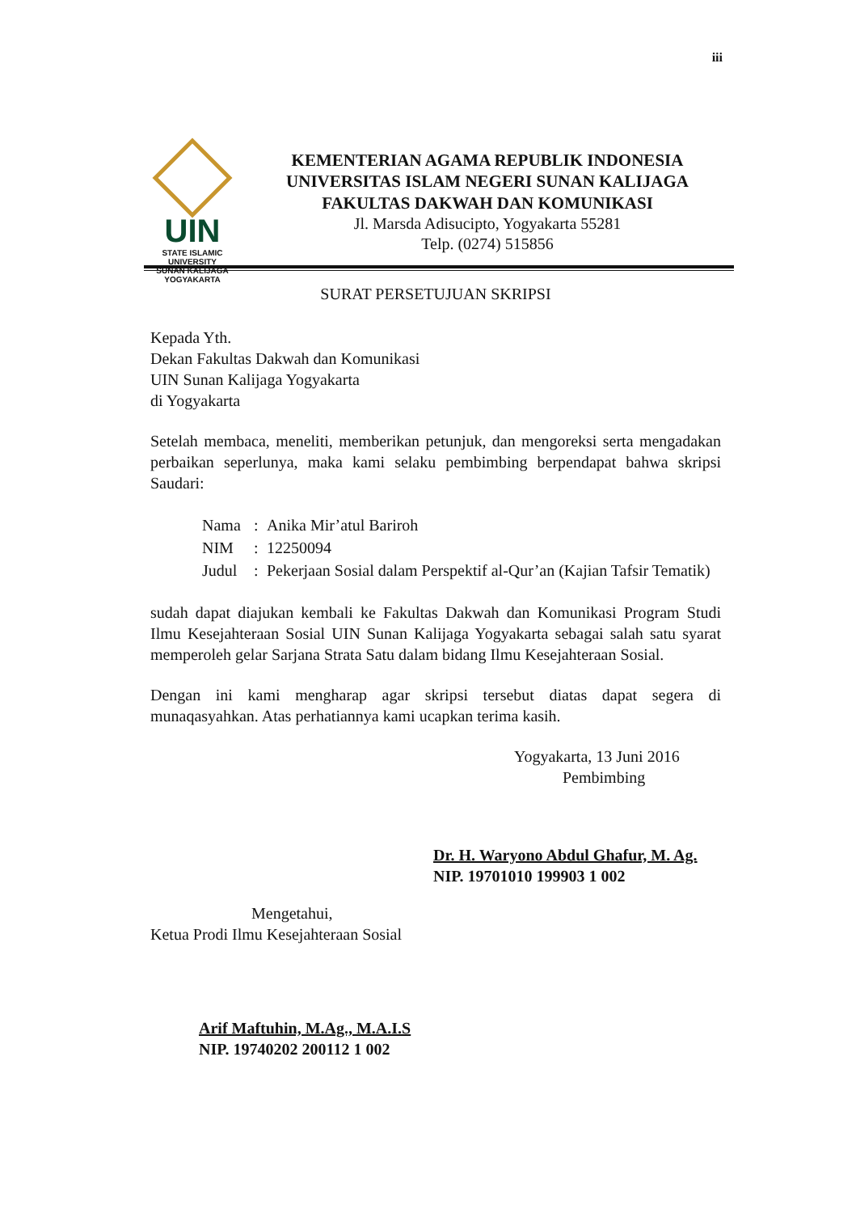iii
UIN
STATE ISLAMIC UNIVERSITY
SUNAN KALIJAGA
YOGYAKARTA
KEMENTERIAN AGAMA REPUBLIK INDONESIA
UNIVERSITAS ISLAM NEGERI SUNAN KALIJAGA
FAKULTAS DAKWAH DAN KOMUNIKASI
Jl. Marsda Adisucipto, Yogyakarta 55281
Telp. (0274) 515856
SURAT PERSETUJUAN SKRIPSI
Kepada Yth.
Dekan Fakultas Dakwah dan Komunikasi
UIN Sunan Kalijaga Yogyakarta
di Yogyakarta
Setelah membaca, meneliti, memberikan petunjuk, dan mengoreksi serta mengadakan perbaikan seperlunya, maka kami selaku pembimbing berpendapat bahwa skripsi Saudari:
| Nama | : | Anika Mir’atul Bariroh |
| NIM | : | 12250094 |
| Judul | : | Pekerjaan Sosial dalam Perspektif al-Qur’an (Kajian Tafsir Tematik) |
sudah dapat diajukan kembali ke Fakultas Dakwah dan Komunikasi Program Studi Ilmu Kesejahteraan Sosial UIN Sunan Kalijaga Yogyakarta sebagai salah satu syarat memperoleh gelar Sarjana Strata Satu dalam bidang Ilmu Kesejahteraan Sosial.
Dengan ini kami mengharap agar skripsi tersebut diatas dapat segera di munaqasyahkan. Atas perhatiannya kami ucapkan terima kasih.
Yogyakarta, 13 Juni 2016
Pembimbing
Dr. H. Waryono Abdul Ghafur, M. Ag.
NIP. 19701010 199903 1 002
Mengetahui,
Ketua Prodi Ilmu Kesejahteraan Sosial
Arif Maftuhin, M.Ag., M.A.I.S
NIP. 19740202 200112 1 002